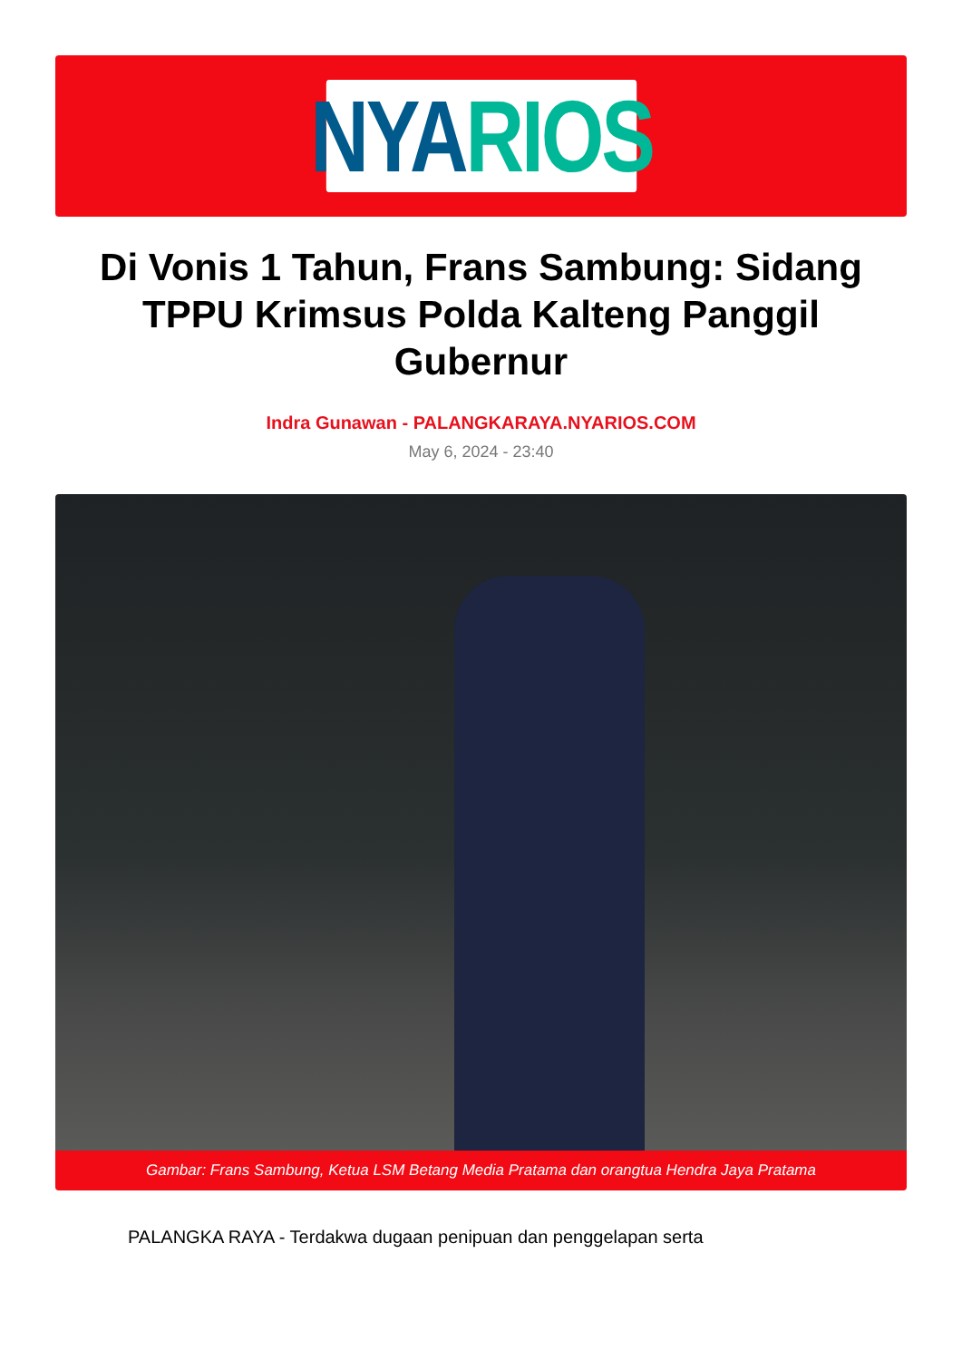NYA RIOS
Di Vonis 1 Tahun, Frans Sambung: Sidang TPPU Krimsus Polda Kalteng Panggil Gubernur
Indra Gunawan - PALANGKARAYA.NYARIOS.COM
May 6, 2024 - 23:40
Gambar: Frans Sambung, Ketua LSM Betang Media Pratama dan orangtua Hendra Jaya Pratama
PALANGKA RAYA - Terdakwa dugaan penipuan dan penggelapan serta